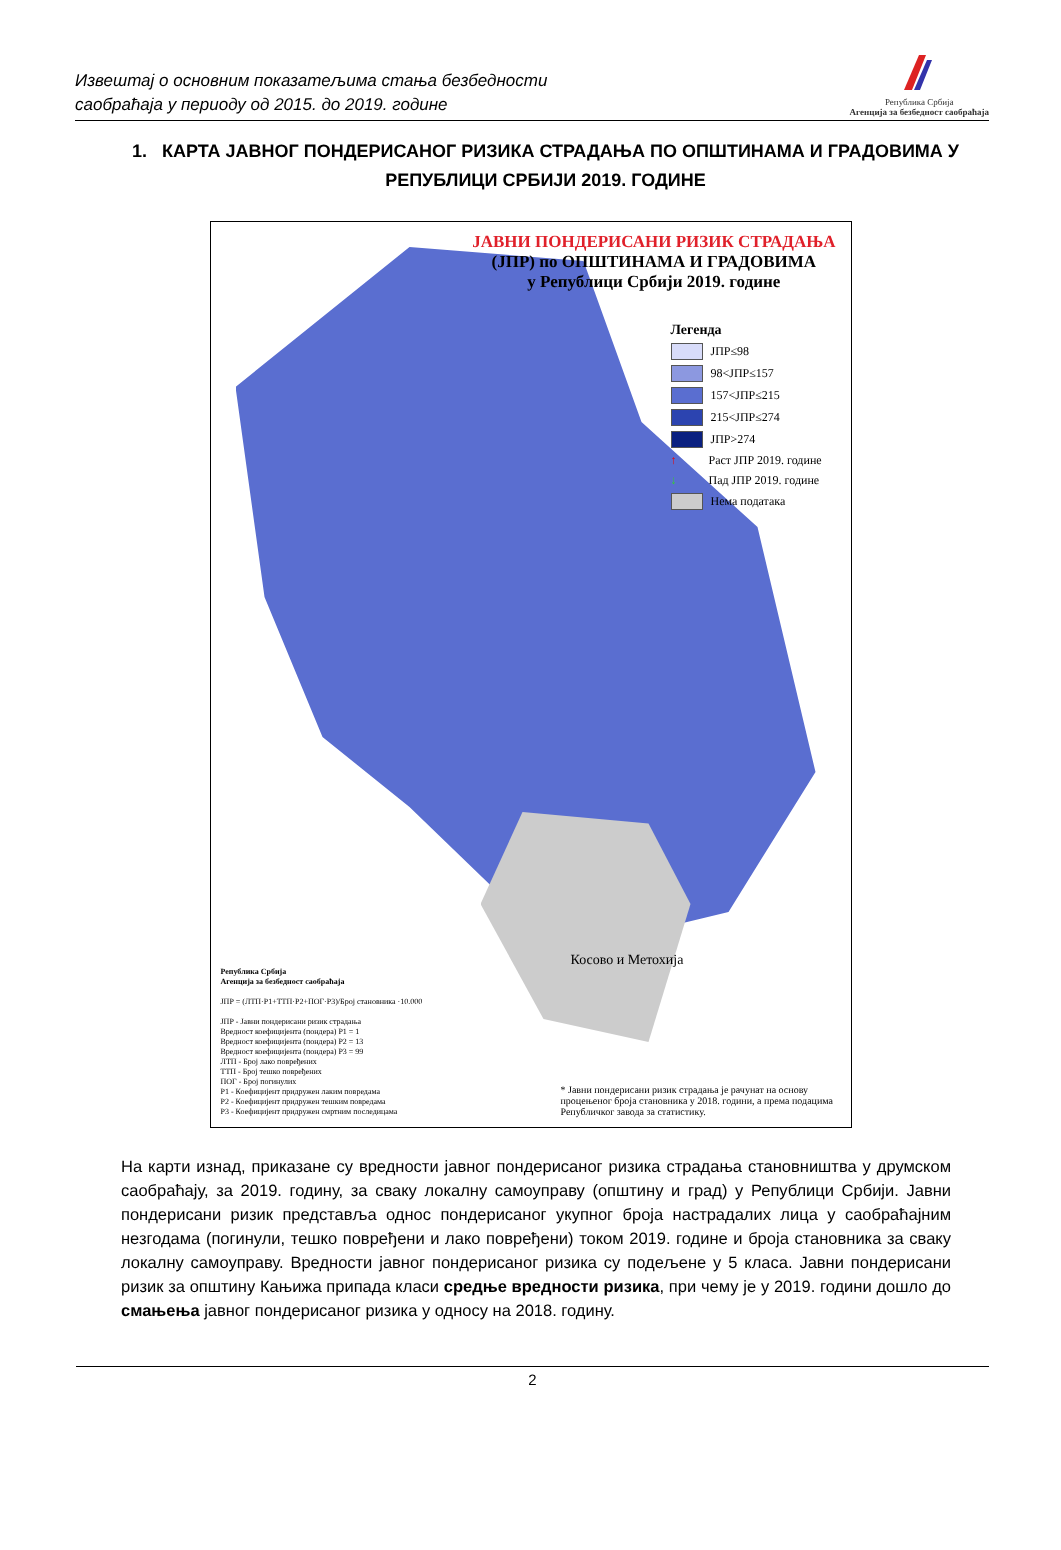Извештај о основним показатељима стања безбедности
саобраћаја у периоду од 2015. до 2019. године
Република Србија
Агенција за безбедност саобраћаја
1. КАРТА ЈАВНОГ ПОНДЕРИСАНОГ РИЗИКА СТРАДАЊА ПО ОПШТИНАМА И ГРАДОВИМА У РЕПУБЛИЦИ СРБИЈИ 2019. ГОДИНЕ
ЈАВНИ ПОНДЕРИСАНИ РИЗИК СТРАДАЊА
(ЈПР) по ОПШТИНАМА И ГРАДОВИМА
у Републици Србији 2019. године
Легенда
ЈПР≤98
98<ЈПР≤157
157<ЈПР≤215
215<ЈПР≤274
ЈПР>274
↑ Раст ЈПР 2019. године
↓ Пад ЈПР 2019. године
Нема података
Косово и Метохија
Република Србија
Агенција за безбедност саобраћаја
ЈПР = (ЛТП·P1+ТТП·P2+ПОГ·P3)/Број становника ·10.000
ЈПР - Јавни пондерисани ризик страдања
Вредност коефицијента (пондера) P1 = 1
Вредност коефицијента (пондера) P2 = 13
Вредност коефицијента (пондера) P3 = 99
ЛТП - Број лако повређених
ТТП - Број тешко повређених
ПОГ - Број погинулих
P1 - Коефицијент придружен лаким повредама
P2 - Коефицијент придружен тешким повредама
P3 - Коефицијент придружен смртним последицама
* Јавни пондерисани ризик страдања је рачунат на основу процењеног броја становника у 2018. години, а према подацима Републичког завода за статистику.
На карти изнад, приказане су вредности јавног пондерисаног ризика страдања становништва у друмском саобраћају, за 2019. годину, за сваку локалну самоуправу (општину и град) у Републици Србији. Јавни пондерисани ризик представља однос пондерисаног укупног броја настрадалих лица у саобраћајним незгодама (погинули, тешко повређени и лако повређени) током 2019. године и броја становника за сваку локалну самоуправу. Вредности јавног пондерисаног ризика су подељене у 5 класа. Јавни пондерисани ризик за општину Кањижа припада класи средње вредности ризика, при чему је у 2019. години дошло до смањења јавног пондерисаног ризика у односу на 2018. годину.
2